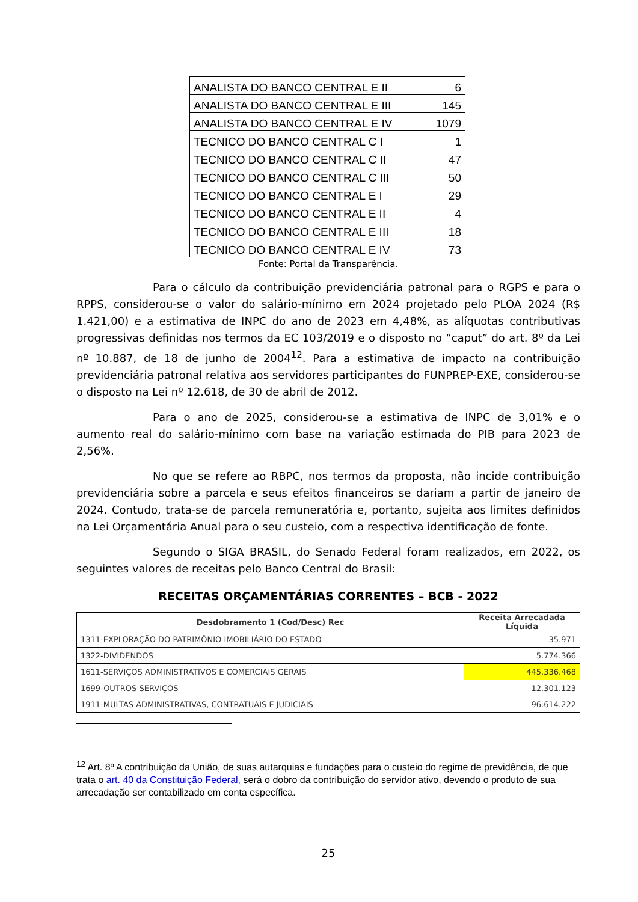| ANALISTA DO BANCO CENTRAL E II | 6 |
| ANALISTA DO BANCO CENTRAL E III | 145 |
| ANALISTA DO BANCO CENTRAL E IV | 1079 |
| TECNICO DO BANCO CENTRAL C I | 1 |
| TECNICO DO BANCO CENTRAL C II | 47 |
| TECNICO DO BANCO CENTRAL C III | 50 |
| TECNICO DO BANCO CENTRAL E I | 29 |
| TECNICO DO BANCO CENTRAL E II | 4 |
| TECNICO DO BANCO CENTRAL E III | 18 |
| TECNICO DO BANCO CENTRAL E IV | 73 |
Fonte: Portal da Transparência.
Para o cálculo da contribuição previdenciária patronal para o RGPS e para o RPPS, considerou-se o valor do salário-mínimo em 2024 projetado pelo PLOA 2024 (R$ 1.421,00) e a estimativa de INPC do ano de 2023 em 4,48%, as alíquotas contributivas progressivas definidas nos termos da EC 103/2019 e o disposto no “caput” do art. 8º da Lei nº 10.887, de 18 de junho de 2004<sup>12</sup>. Para a estimativa de impacto na contribuição previdenciária patronal relativa aos servidores participantes do FUNPREP-EXE, considerou-se o disposto na Lei nº 12.618, de 30 de abril de 2012.
Para o ano de 2025, considerou-se a estimativa de INPC de 3,01% e o aumento real do salário-mínimo com base na variação estimada do PIB para 2023 de 2,56%.
No que se refere ao RBPC, nos termos da proposta, não incide contribuição previdenciária sobre a parcela e seus efeitos financeiros se dariam a partir de janeiro de 2024. Contudo, trata-se de parcela remuneratória e, portanto, sujeita aos limites definidos na Lei Orçamentária Anual para o seu custeio, com a respectiva identificação de fonte.
Segundo o SIGA BRASIL, do Senado Federal foram realizados, em 2022, os seguintes valores de receitas pelo Banco Central do Brasil:
RECEITAS ORÇAMENTÁRIAS CORRENTES – BCB - 2022
| Desdobramento 1 (Cod/Desc) Rec | Receita Arrecadada Líquida |
| --- | --- |
| 1311-EXPLORAÇÃO DO PATRIMÔNIO IMOBILIÁRIO DO ESTADO | 35.971 |
| 1322-DIVIDENDOS | 5.774.366 |
| 1611-SERVIÇOS ADMINISTRATIVOS E COMERCIAIS GERAIS | 445.336.468 |
| 1699-OUTROS SERVIÇOS | 12.301.123 |
| 1911-MULTAS ADMINISTRATIVAS, CONTRATUAIS E JUDICIAIS | 96.614.222 |
<sup>12</sup> Art. 8º A contribuição da União, de suas autarquias e fundações para o custeio do regime de previdência, de que trata o art. 40 da Constituição Federal, será o dobro da contribuição do servidor ativo, devendo o produto de sua arrecadação ser contabilizado em conta específica.
25